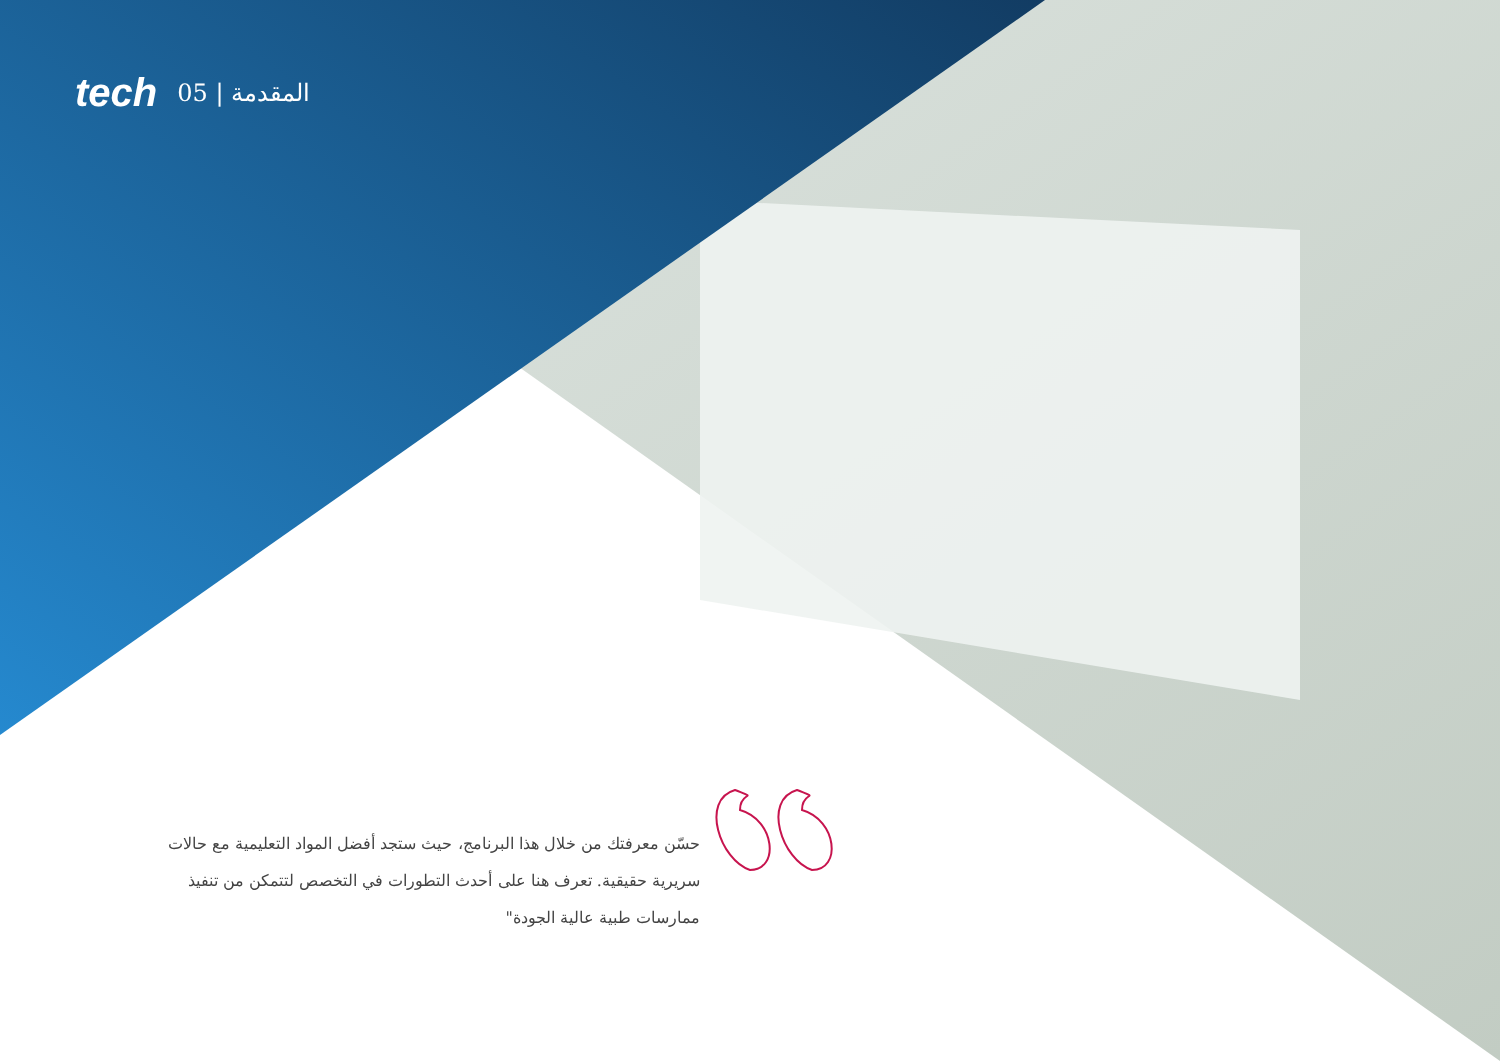tech 05 | المقدمة
حسّن معرفتك من خلال هذا البرنامج، حيث ستجد أفضل المواد التعليمية مع حالات سريرية حقيقية. تعرف هنا على أحدث التطورات في التخصص لتتمكن من تنفيذ ممارسات طبية عالية الجودة"